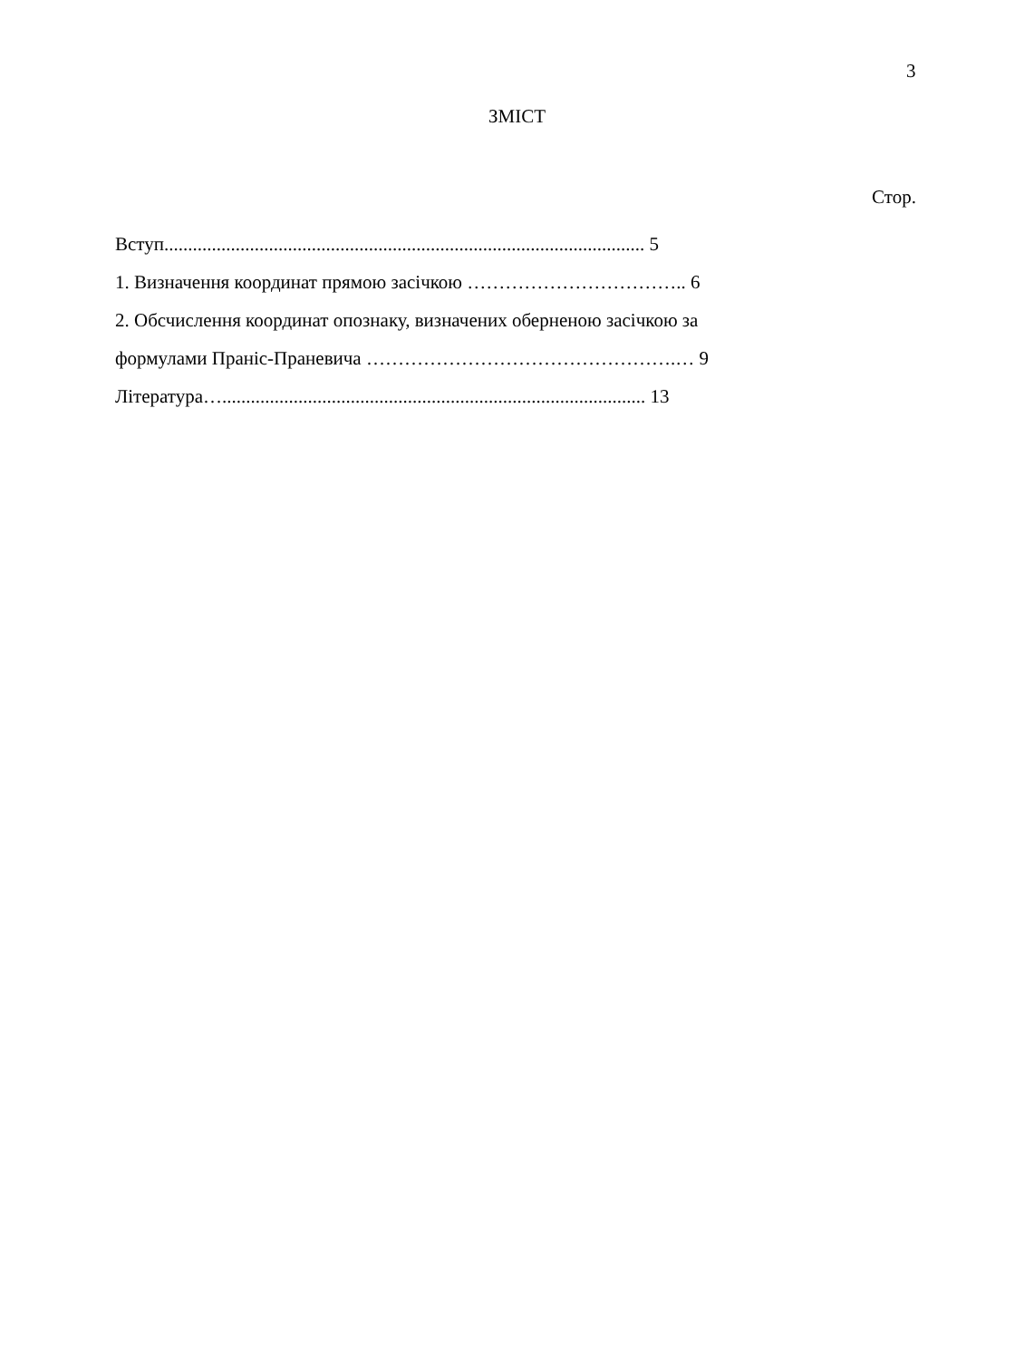3
ЗМІСТ
Стор.
Вступ..................................................................................................... 5
1. Визначення координат прямою засічкою …………………………….. 6
2. Обсчислення координат опознаку, визначених оберненою засічкою за
формулами Праніс-Праневича ………………………………………….… 9
Література…......................................................................................... 13